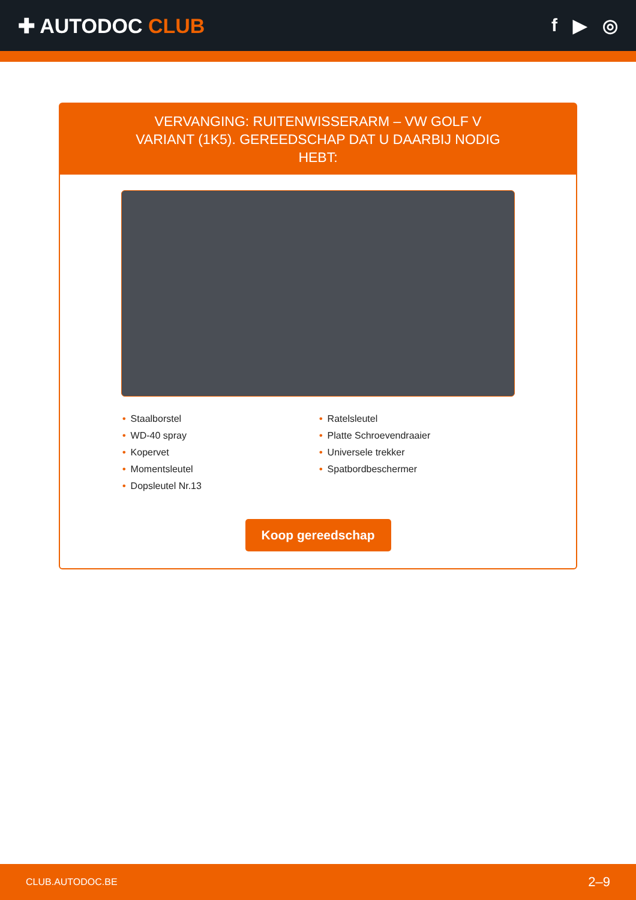✚ AUTODOC CLUB f ▶ ◎
VERVANGING: RUITENWISSERARM – VW GOLF V VARIANT (1K5). GEREEDSCHAP DAT U DAARBIJ NODIG HEBT:
• Staalborstel
• WD-40 spray
• Kopervet
• Momentsleutel
• Dopsleutel Nr.13
• Ratelsleutel
• Platte Schroevendraaier
• Universele trekker
• Spatbordbeschermer
Koop gereedschap
CLUB.AUTODOC.BE 2–9